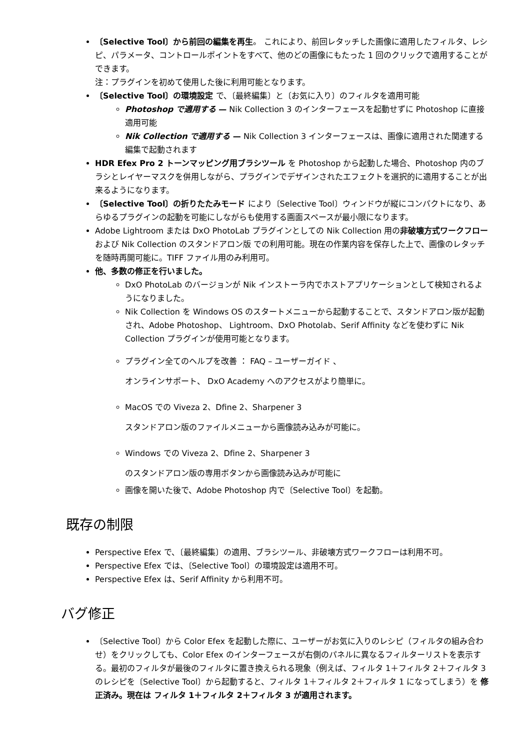〔Selective Tool〕から前回の編集を再生。 これにより、前回レタッチした画像に適用したフィルタ、レシピ、パラメータ、コントロールポイントをすべて、他のどの画像にもたった 1 回のクリックで適用することができます。
注：プラグインを初めて使用した後に利用可能となります。
〔Selective Tool〕の環境設定 で、〔最終編集〕と〔お気に入り〕のフィルタを適用可能
Photoshop で適用する — Nik Collection 3 のインターフェースを起動せずに Photoshop に直接適用可能
Nik Collection で適用する — Nik Collection 3 インターフェースは、画像に適用された関連する編集で起動されます
HDR Efex Pro 2 トーンマッピング用ブラシツール を Photoshop から起動した場合、Photoshop 内のブラシとレイヤーマスクを併用しながら、プラグインでデザインされたエフェクトを選択的に適用することが出来るようになります。
〔Selective Tool〕の折りたたみモード により〔Selective Tool〕ウィンドウが縦にコンパクトになり、あらゆるプラグインの起動を可能にしながらも使用する画面スペースが最小限になります。
Adobe Lightroom または DxO PhotoLab プラグインとしての Nik Collection 用の非破壊方式ワークフローおよび Nik Collection のスタンドアロン版 での利用可能。現在の作業内容を保存した上で、画像のレタッチを随時再開可能に。TIFF ファイル用のみ利用可。
他、多数の修正を行いました。
DxO PhotoLab のバージョンが Nik インストーラ内でホストアプリケーションとして検知されるようになりました。
Nik Collection を Windows OS のスタートメニューから起動することで、スタンドアロン版が起動され、Adobe Photoshop、 Lightroom、DxO Photolab、Serif Affinity などを使わずに Nik Collection プラグインが使用可能となります。
プラグイン全てのヘルプを改善 ： FAQ – ユーザーガイド 、
オンラインサポート、 DxO Academy へのアクセスがより簡単に。
MacOS での Viveza 2、Dfine 2、Sharpener 3
スタンドアロン版のファイルメニューから画像読み込みが可能に。
Windows での Viveza 2、Dfine 2、Sharpener 3
のスタンドアロン版の専用ボタンから画像読み込みが可能に
画像を開いた後で、Adobe Photoshop 内で〔Selective Tool〕を起動。
既存の制限
Perspective Efex で、〔最終編集〕の適用、ブラシツール、非破壊方式ワークフローは利用不可。
Perspective Efex では、〔Selective Tool〕の環境設定は適用不可。
Perspective Efex は、Serif Affinity から利用不可。
バグ修正
〔Selective Tool〕から Color Efex を起動した際に、ユーザーがお気に入りのレシピ（フィルタの組み合わせ）をクリックしても、Color Efex のインターフェースが右側のパネルに異なるフィルターリストを表示する。最初のフィルタが最後のフィルタに置き換えられる現象（例えば、フィルタ 1＋フィルタ 2＋フィルタ 3 のレシピを〔Selective Tool〕から起動すると、フィルタ 1＋フィルタ 2＋フィルタ 1 になってしまう）を 修正済み。現在は フィルタ 1＋フィルタ 2＋フィルタ 3 が適用されます。